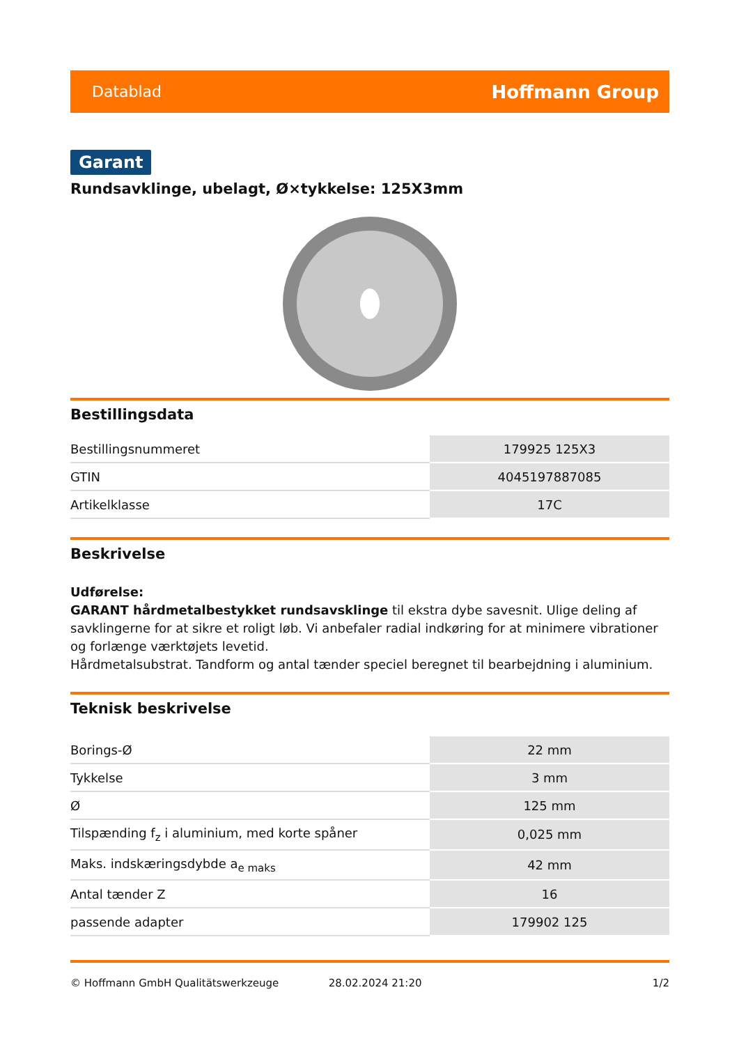Datablad Hoffmann Group
Garant
Rundsavklinge, ubelagt, Ø×tykkelse: 125X3mm
Bestillingsdata
| Bestillingsnummeret | 179925 125X3 |
| GTIN | 4045197887085 |
| Artikelklasse | 17C |
Beskrivelse
Udførelse:
GARANT hårdmetalbestykket rundsavsklinge til ekstra dybe savesnit. Ulige deling af savklingerne for at sikre et roligt løb. Vi anbefaler radial indkøring for at minimere vibrationer og forlænge værktøjets levetid.
Hårdmetalsubstrat. Tandform og antal tænder speciel beregnet til bearbejdning i aluminium.
Teknisk beskrivelse
| Borings-Ø | 22 mm |
| Tykkelse | 3 mm |
| Ø | 125 mm |
| Tilspænding f<sub>z</sub> i aluminium, med korte spåner | 0,025 mm |
| Maks. indskæringsdybde a<sub>e maks</sub> | 42 mm |
| Antal tænder Z | 16 |
| passende adapter | 179902 125 |
© Hoffmann GmbH Qualitätswerkzeuge 28.02.2024 21:20 1/2